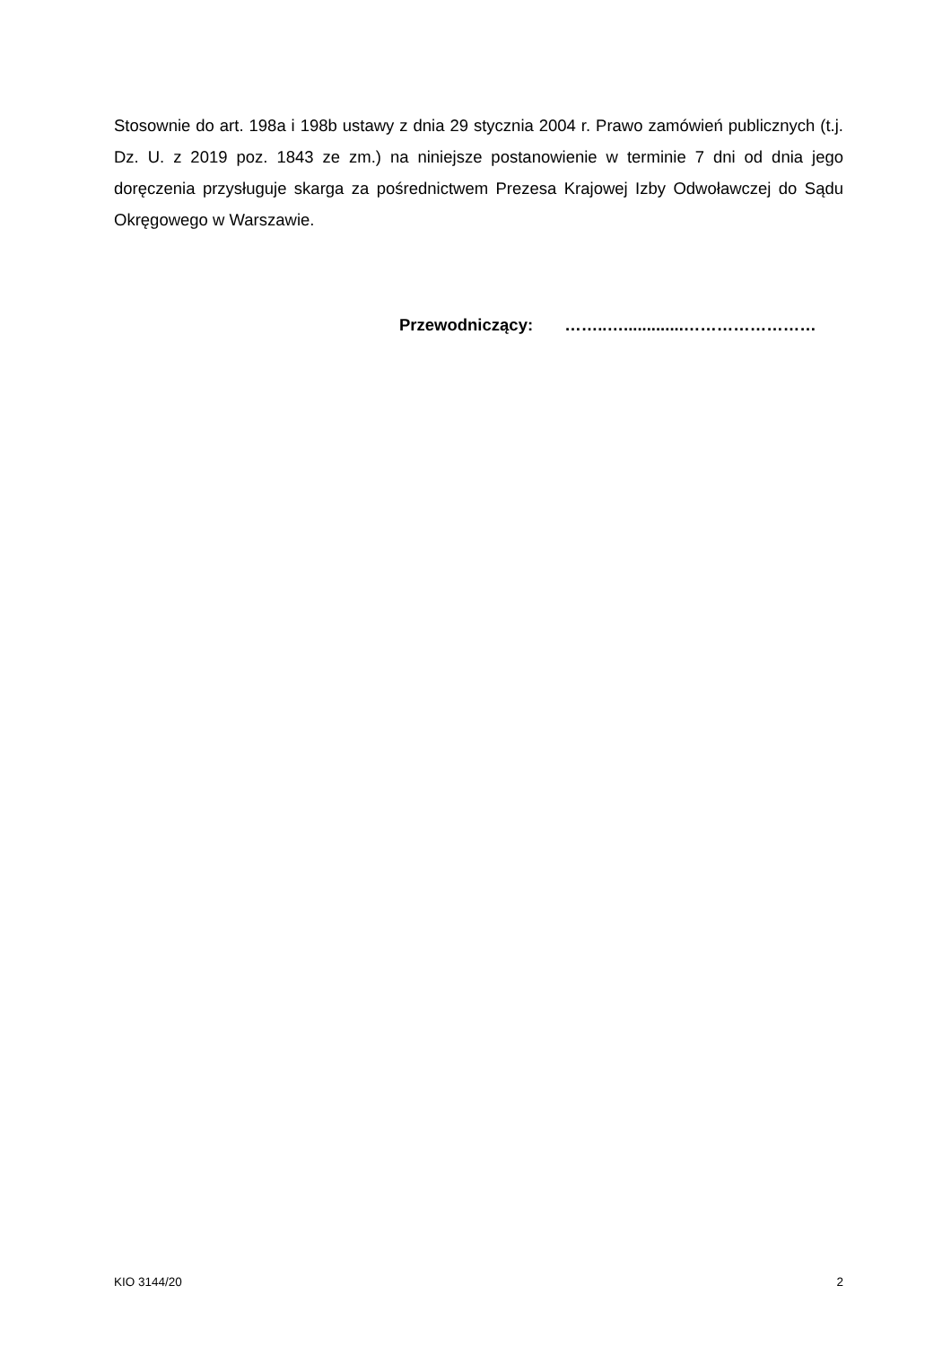Stosownie do art. 198a i 198b ustawy z dnia 29 stycznia 2004 r. Prawo zamówień publicznych (t.j. Dz. U. z 2019 poz. 1843 ze zm.) na niniejsze postanowienie w terminie 7 dni od dnia jego doręczenia przysługuje skarga za pośrednictwem Prezesa Krajowej Izby Odwoławczej do Sądu Okręgowego w Warszawie.
Przewodniczący: ……..….............……………………
KIO 3144/20 2